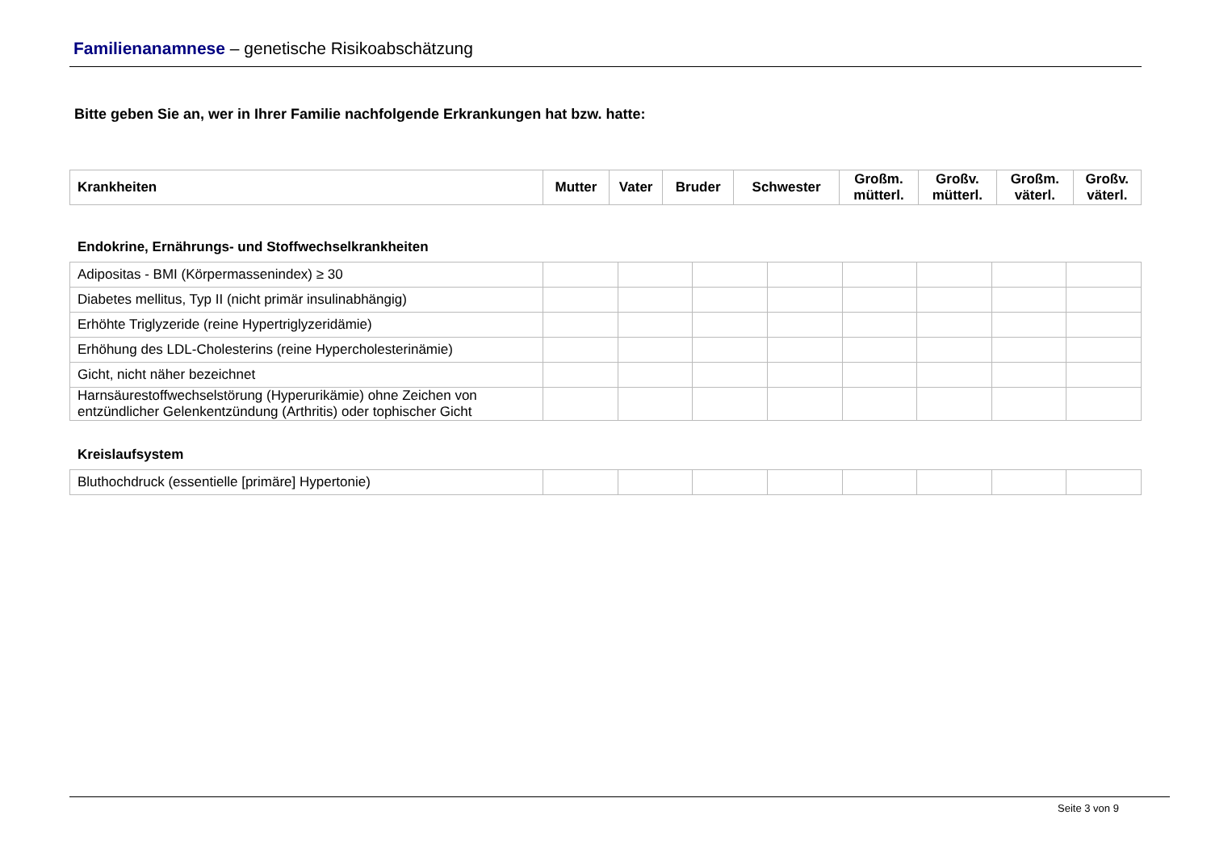Familienanamnese – genetische Risikoabschätzung
Bitte geben Sie an, wer in Ihrer Familie nachfolgende Erkrankungen hat bzw. hatte:
| Krankheiten | Mutter | Vater | Bruder | Schwester | Großm. mütterl. | Großv. mütterl. | Großm. väterl. | Großv. väterl. |
| --- | --- | --- | --- | --- | --- | --- | --- | --- |
Endokrine, Ernährungs- und Stoffwechselkrankheiten
| Adipositas - BMI (Körpermassenindex) ≥ 30 | | | | | | | | |
| Diabetes mellitus, Typ II (nicht primär insulinabhängig) | | | | | | | | |
| Erhöhte Triglyzeride (reine Hypertriglyzeridämie) | | | | | | | | |
| Erhöhung des LDL-Cholesterins (reine Hypercholesterinämie) | | | | | | | | |
| Gicht, nicht näher bezeichnet | | | | | | | | |
| Harnsäurestoffwechselstörung (Hyperurikämie) ohne Zeichen von entzündlicher Gelenkentzündung (Arthritis) oder tophischer Gicht | | | | | | | | |
Kreislaufsystem
| Bluthochdruck (essentielle [primäre] Hypertonie) | | | | | | | | |
Seite 3 von 9